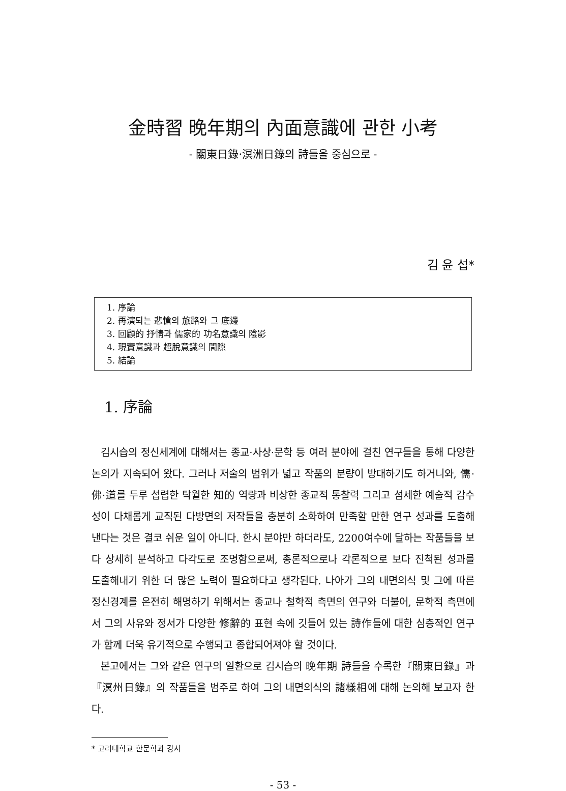金時習 晩年期의 內面意識에 관한 小考
- 關東日錄·溟洲日錄의 詩들을 중심으로 -
김 윤 섭*
1. 序論
2. 再演되는 悲愴의 旅路와 그 底邊
3. 回顧的 抒情과 儒家的 功名意識의 陰影
4. 現實意識과 超脫意識의 間隙
5. 結論
1. 序論
김시습의 정신세계에 대해서는 종교·사상·문학 등 여러 분야에 걸친 연구들을 통해 다양한 논의가 지속되어 왔다. 그러나 저술의 범위가 넓고 작품의 분량이 방대하기도 하거니와, 儒·佛·道를 두루 섭렵한 탁월한 知的 역량과 비상한 종교적 통찰력 그리고 섬세한 예술적 감수성이 다채롭게 교직된 다방면의 저작들을 충분히 소화하여 만족할 만한 연구 성과를 도출해낸다는 것은 결코 쉬운 일이 아니다. 한시 분야만 하더라도, 2200여수에 달하는 작품들을 보다 상세히 분석하고 다각도로 조명함으로써, 총론적으로나 각론적으로 보다 진척된 성과를 도출해내기 위한 더 많은 노력이 필요하다고 생각된다. 나아가 그의 내면의식 및 그에 따른 정신경계를 온전히 해명하기 위해서는 종교나 철학적 측면의 연구와 더불어, 문학적 측면에서 그의 사유와 정서가 다양한 修辭的 표현 속에 깃들어 있는 詩作들에 대한 심층적인 연구가 함께 더욱 유기적으로 수행되고 종합되어져야 할 것이다.
본고에서는 그와 같은 연구의 일환으로 김시습의 晩年期 詩들을 수록한『關東日錄』과『溟州日錄』의 작품들을 범주로 하여 그의 내면의식의 諸樣相에 대해 논의해 보고자 한다.
* 고려대학교 한문학과 강사
- 53 -